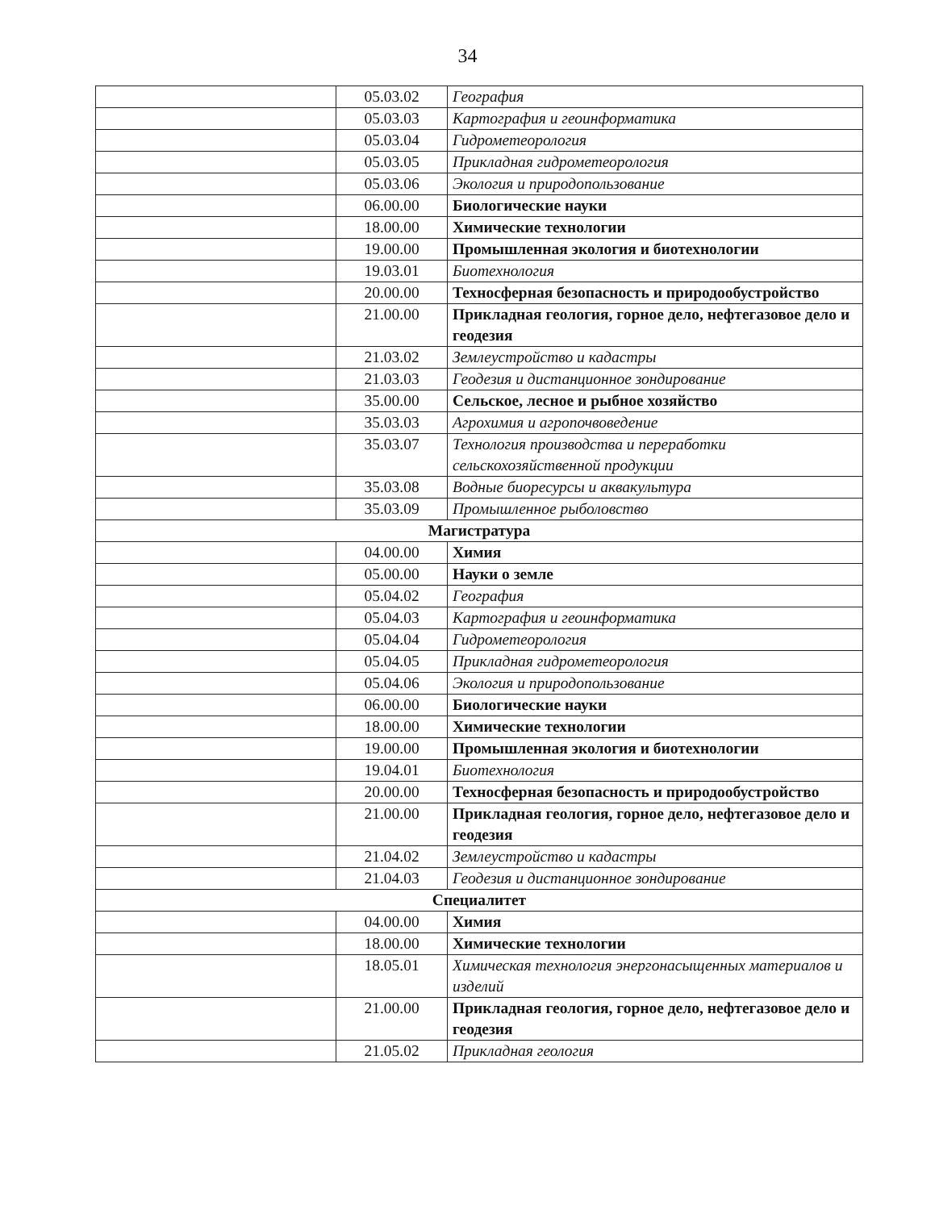34
| | 05.03.02 | География |
| | 05.03.03 | Картография и геоинформатика |
| | 05.03.04 | Гидрометеорология |
| | 05.03.05 | Прикладная гидрометеорология |
| | 05.03.06 | Экология и природопользование |
| | 06.00.00 | Биологические науки |
| | 18.00.00 | Химические технологии |
| | 19.00.00 | Промышленная экология и биотехнологии |
| | 19.03.01 | Биотехнология |
| | 20.00.00 | Техносферная безопасность и природообустройство |
| | 21.00.00 | Прикладная геология, горное дело, нефтегазовое дело и геодезия |
| | 21.03.02 | Землеустройство и кадастры |
| | 21.03.03 | Геодезия и дистанционное зондирование |
| | 35.00.00 | Сельское, лесное и рыбное хозяйство |
| | 35.03.03 | Агрохимия и агропочвоведение |
| | 35.03.07 | Технология производства и переработки сельскохозяйственной продукции |
| | 35.03.08 | Водные биоресурсы и аквакультура |
| | 35.03.09 | Промышленное рыболовство |
| Магистратура | | |
| | 04.00.00 | Химия |
| | 05.00.00 | Науки о земле |
| | 05.04.02 | География |
| | 05.04.03 | Картография и геоинформатика |
| | 05.04.04 | Гидрометеорология |
| | 05.04.05 | Прикладная гидрометеорология |
| | 05.04.06 | Экология и природопользование |
| | 06.00.00 | Биологические науки |
| | 18.00.00 | Химические технологии |
| | 19.00.00 | Промышленная экология и биотехнологии |
| | 19.04.01 | Биотехнология |
| | 20.00.00 | Техносферная безопасность и природообустройство |
| | 21.00.00 | Прикладная геология, горное дело, нефтегазовое дело и геодезия |
| | 21.04.02 | Землеустройство и кадастры |
| | 21.04.03 | Геодезия и дистанционное зондирование |
| Специалитет | | |
| | 04.00.00 | Химия |
| | 18.00.00 | Химические технологии |
| | 18.05.01 | Химическая технология энергонасыщенных материалов и изделий |
| | 21.00.00 | Прикладная геология, горное дело, нефтегазовое дело и геодезия |
| | 21.05.02 | Прикладная геология |